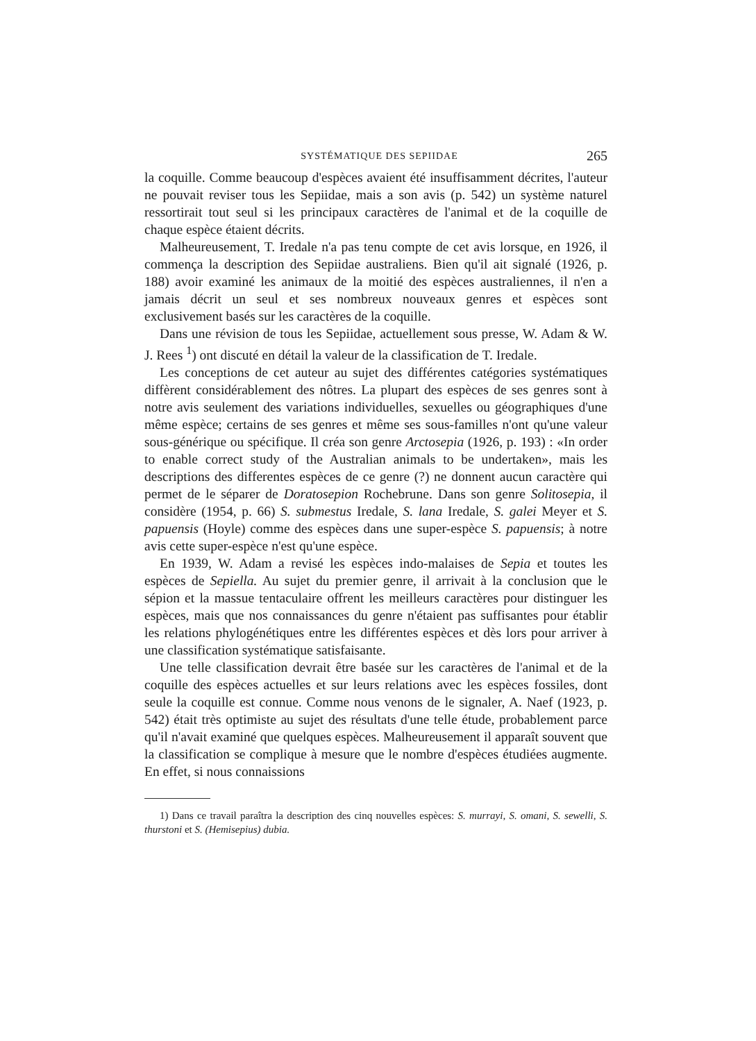SYSTÉMATIQUE DES SEPIIDAE 265
la coquille. Comme beaucoup d'espèces avaient été insuffisamment décrites, l'auteur ne pouvait reviser tous les Sepiidae, mais a son avis (p. 542) un système naturel ressortirait tout seul si les principaux caractères de l'animal et de la coquille de chaque espèce étaient décrits.
Malheureusement, T. Iredale n'a pas tenu compte de cet avis lorsque, en 1926, il commença la description des Sepiidae australiens. Bien qu'il ait signalé (1926, p. 188) avoir examiné les animaux de la moitié des espèces australiennes, il n'en a jamais décrit un seul et ses nombreux nouveaux genres et espèces sont exclusivement basés sur les caractères de la coquille.
Dans une révision de tous les Sepiidae, actuellement sous presse, W. Adam & W. J. Rees <sup>1</sup>) ont discuté en détail la valeur de la classification de T. Iredale.
Les conceptions de cet auteur au sujet des différentes catégories systématiques diffèrent considérablement des nôtres. La plupart des espèces de ses genres sont à notre avis seulement des variations individuelles, sexuelles ou géographiques d'une même espèce; certains de ses genres et même ses sous-familles n'ont qu'une valeur sous-générique ou spécifique. Il créa son genre Arctosepia (1926, p. 193) : «In order to enable correct study of the Australian animals to be undertaken», mais les descriptions des differentes espèces de ce genre (?) ne donnent aucun caractère qui permet de le séparer de Doratosepion Rochebrune. Dans son genre Solitosepia, il considère (1954, p. 66) S. submestus Iredale, S. lana Iredale, S. galei Meyer et S. papuensis (Hoyle) comme des espèces dans une super-espèce S. papuensis; à notre avis cette super-espèce n'est qu'une espèce.
En 1939, W. Adam a revisé les espèces indo-malaises de Sepia et toutes les espèces de Sepiella. Au sujet du premier genre, il arrivait à la conclusion que le sépion et la massue tentaculaire offrent les meilleurs caractères pour distinguer les espèces, mais que nos connaissances du genre n'étaient pas suffisantes pour établir les relations phylogénétiques entre les différentes espèces et dès lors pour arriver à une classification systématique satisfaisante.
Une telle classification devrait être basée sur les caractères de l'animal et de la coquille des espèces actuelles et sur leurs relations avec les espèces fossiles, dont seule la coquille est connue. Comme nous venons de le signaler, A. Naef (1923, p. 542) était très optimiste au sujet des résultats d'une telle étude, probablement parce qu'il n'avait examiné que quelques espèces. Malheureusement il apparaît souvent que la classification se complique à mesure que le nombre d'espèces étudiées augmente. En effet, si nous connaissions
1) Dans ce travail paraîtra la description des cinq nouvelles espèces: S. murrayi, S. omani, S. sewelli, S. thurstoni et S. (Hemisepius) dubia.